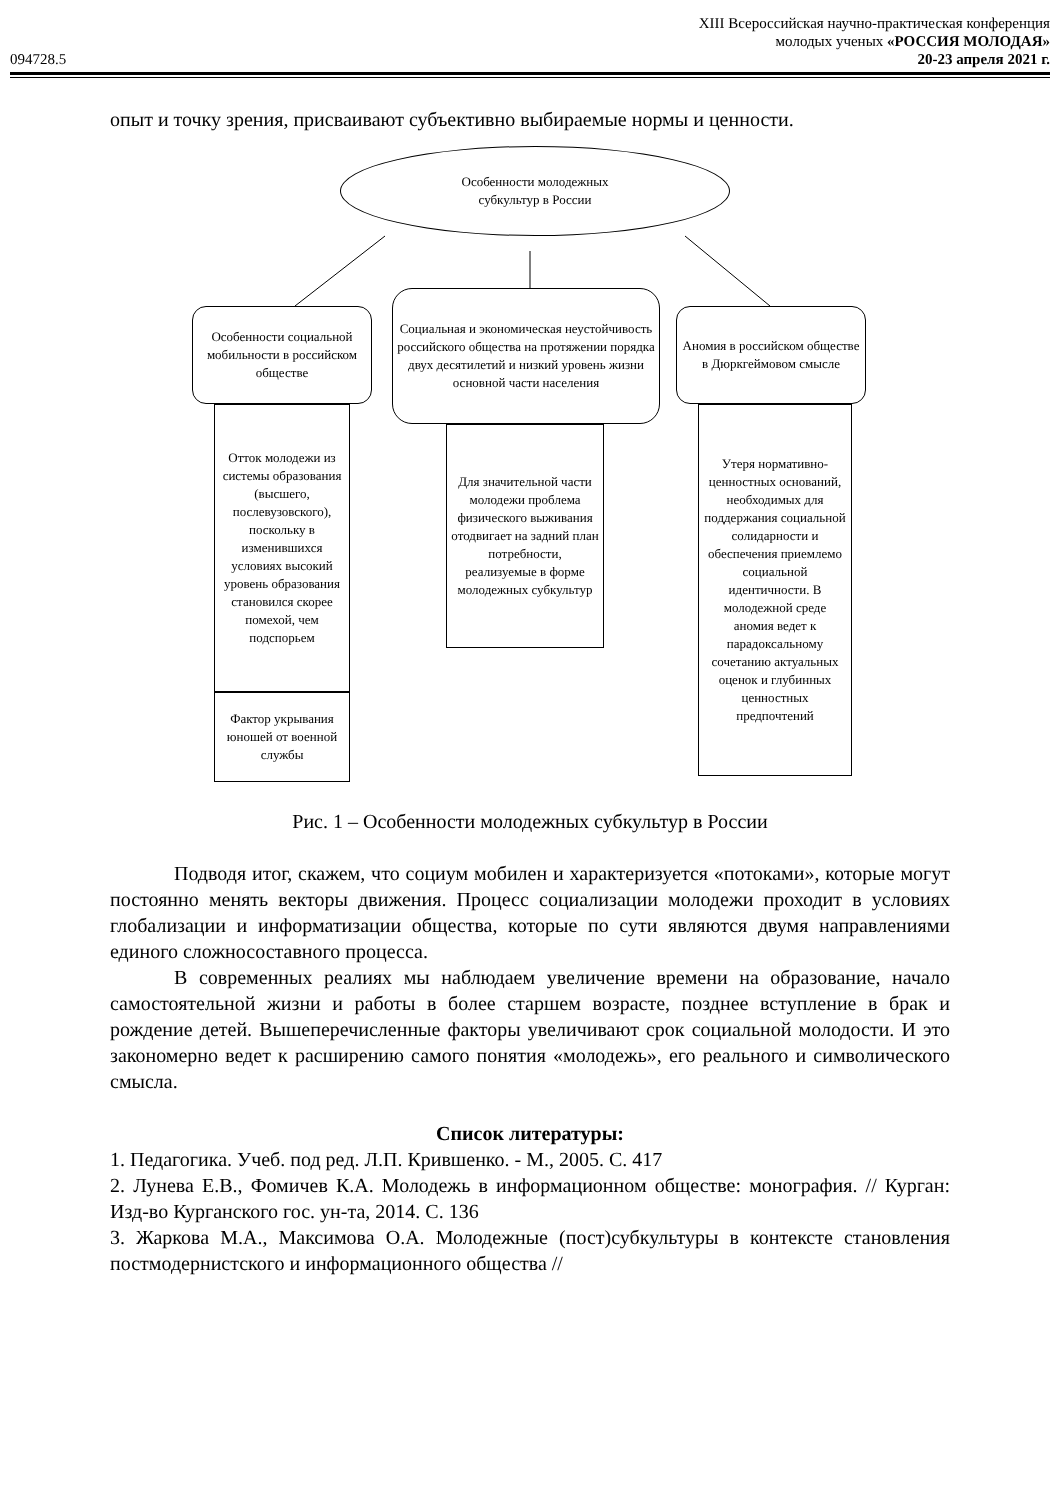XIII Всероссийская научно-практическая конференция
молодых ученых «РОССИЯ МОЛОДАЯ»
094728.5 20-23 апреля 2021 г.
опыт и точку зрения, присваивают субъективно выбираемые нормы и ценности.
Особенности молодежных
субкультур в России
Особенности социальной мобильности в российском обществе
Социальная и экономическая неустойчивость российского общества на протяжении порядка двух десятилетий и низкий уровень жизни основной части населения
Аномия в российском обществе в Дюркгеймовом смысле
Отток молодежи из системы образования (высшего, послевузовского), поскольку в изменившихся условиях высокий уровень образования становился скорее помехой, чем подспорьем
Фактор укрывания юношей от военной службы
Для значительной части молодежи проблема физического выживания отодвигает на задний план потребности, реализуемые в форме молодежных субкультур
Утеря нормативно-ценностных оснований, необходимых для поддержания социальной солидарности и обеспечения приемлемо социальной идентичности. В молодежной среде аномия ведет к парадоксальному сочетанию актуальных оценок и глубинных ценностных предпочтений
Рис. 1 – Особенности молодежных субкультур в России
Подводя итог, скажем, что социум мобилен и характеризуется «потоками», которые могут постоянно менять векторы движения. Процесс социализации молодежи проходит в условиях глобализации и информатизации общества, которые по сути являются двумя направлениями единого сложносоставного процесса.
В современных реалиях мы наблюдаем увеличение времени на образование, начало самостоятельной жизни и работы в более старшем возрасте, позднее вступление в брак и рождение детей. Вышеперечисленные факторы увеличивают срок социальной молодости. И это закономерно ведет к расширению самого понятия «молодежь», его реального и символического смысла.
Список литературы:
1. Педагогика. Учеб. под ред. Л.П. Крившенко. - М., 2005. С. 417
2. Лунева Е.В., Фомичев К.А. Молодежь в информационном обществе: монография. // Курган: Изд-во Курганского гос. ун-та, 2014. С. 136
3. Жаркова М.А., Максимова О.А. Молодежные (пост)субкультуры в контексте становления постмодернистского и информационного общества //